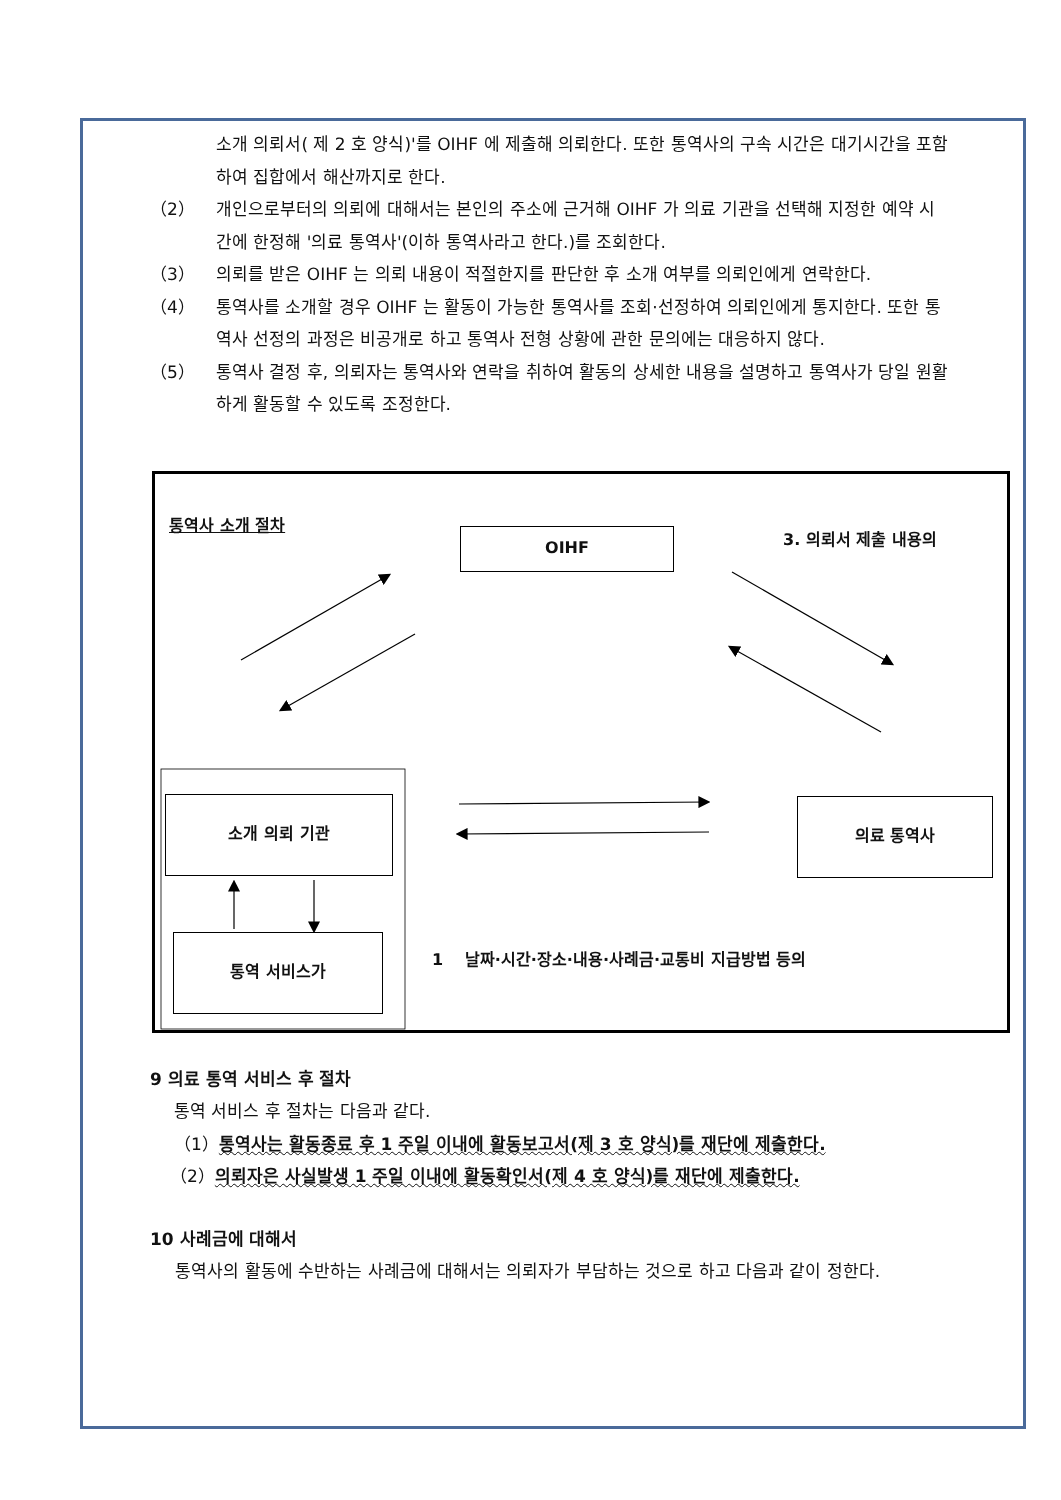소개 의뢰서( 제 2 호 양식)'를 OIHF 에 제출해 의뢰한다. 또한 통역사의 구속 시간은 대기시간을 포함하여 집합에서 해산까지로 한다.
（2） 개인으로부터의 의뢰에 대해서는 본인의 주소에 근거해 OIHF 가 의료 기관을 선택해 지정한 예약 시간에 한정해 '의료 통역사'(이하 통역사라고 한다.)를 조회한다.
（3） 의뢰를 받은 OIHF 는 의뢰 내용이 적절한지를 판단한 후 소개 여부를 의뢰인에게 연락한다.
（4） 통역사를 소개할 경우 OIHF 는 활동이 가능한 통역사를 조회·선정하여 의뢰인에게 통지한다. 또한 통역사 선정의 과정은 비공개로 하고 통역사 전형 상황에 관한 문의에는 대응하지 않다.
（5） 통역사 결정 후, 의뢰자는 통역사와 연락을 취하여 활동의 상세한 내용을 설명하고 통역사가 당일 원활하게 활동할 수 있도록 조정한다.
통역사 소개 절차
OIHF 3. 의뢰서 제출 내용의
소개 의뢰 기관 의료 통역사
통역 서비스가
1　 날짜·시간·장소·내용·사례금·교통비 지급방법 등의
9 의료 통역 서비스 후 절차
통역 서비스 후 절차는 다음과 같다.
（1）통역사는 활동종료 후 1 주일 이내에 활동보고서(제 3 호 양식)를 재단에 제출한다.
（2）의뢰자은 사실발생 1 주일 이내에 활동확인서(제 4 호 양식)를 재단에 제출한다.
10 사례금에 대해서
통역사의 활동에 수반하는 사례금에 대해서는 의뢰자가 부담하는 것으로 하고 다음과 같이 정한다.